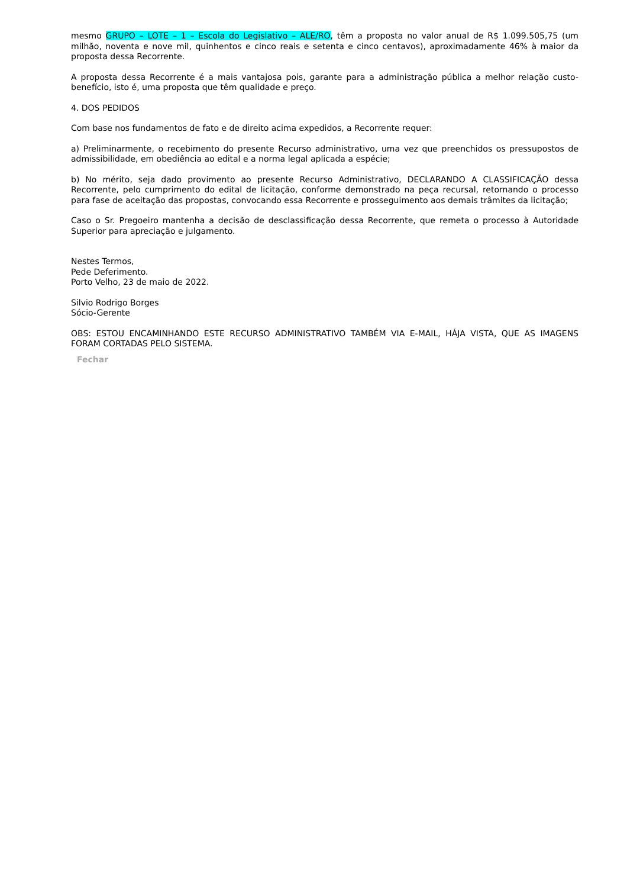mesmo GRUPO – LOTE – 1 – Escola do Legislativo – ALE/RO, têm a proposta no valor anual de R$ 1.099.505,75 (um milhão, noventa e nove mil, quinhentos e cinco reais e setenta e cinco centavos), aproximadamente 46% à maior da proposta dessa Recorrente.
A proposta dessa Recorrente é a mais vantajosa pois, garante para a administração pública a melhor relação custo-benefício, isto é, uma proposta que têm qualidade e preço.
4. DOS PEDIDOS
Com base nos fundamentos de fato e de direito acima expedidos, a Recorrente requer:
a) Preliminarmente, o recebimento do presente Recurso administrativo, uma vez que preenchidos os pressupostos de admissibilidade, em obediência ao edital e a norma legal aplicada a espécie;
b) No mérito, seja dado provimento ao presente Recurso Administrativo, DECLARANDO A CLASSIFICAÇÃO dessa Recorrente, pelo cumprimento do edital de licitação, conforme demonstrado na peça recursal, retornando o processo para fase de aceitação das propostas, convocando essa Recorrente e prosseguimento aos demais trâmites da licitação;
Caso o Sr. Pregoeiro mantenha a decisão de desclassificação dessa Recorrente, que remeta o processo à Autoridade Superior para apreciação e julgamento.
Nestes Termos,
Pede Deferimento.
Porto Velho, 23 de maio de 2022.
Silvio Rodrigo Borges
Sócio-Gerente
OBS: ESTOU ENCAMINHANDO ESTE RECURSO ADMINISTRATIVO TAMBÉM VIA E-MAIL, HÁJA VISTA, QUE AS IMAGENS FORAM CORTADAS PELO SISTEMA.
Fechar